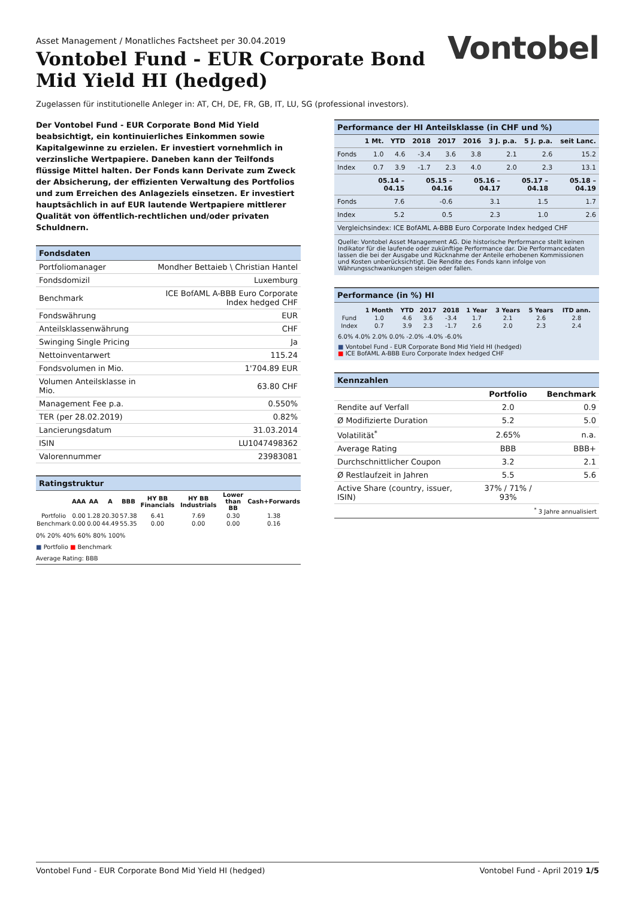Asset Management / Monatliches Factsheet per 30.04.2019
Vontobel Fund - EUR Corporate Bond Mid Yield HI (hedged)
Vontobel
Zugelassen für institutionelle Anleger in: AT, CH, DE, FR, GB, IT, LU, SG (professional investors).
Der Vontobel Fund - EUR Corporate Bond Mid Yield beabsichtigt, ein kontinuierliches Einkommen sowie Kapitalgewinne zu erzielen. Er investiert vornehmlich in verzinsliche Wertpapiere. Daneben kann der Teilfonds flüssige Mittel halten. Der Fonds kann Derivate zum Zweck der Absicherung, der effizienten Verwaltung des Portfolios und zum Erreichen des Anlageziels einsetzen. Er investiert hauptsächlich in auf EUR lautende Wertpapiere mittlerer Qualität von öffentlich-rechtlichen und/oder privaten Schuldnern.
Fondsdaten
| Portfoliomanager | Mondher Bettaieb \ Christian Hantel |
| Fondsdomizil | Luxemburg |
| Benchmark | ICE BofAML A-BBB Euro Corporate Index hedged CHF |
| Fondswährung | EUR |
| Anteilsklassenwährung | CHF |
| Swinging Single Pricing | Ja |
| Nettoinventarwert | 115.24 |
| Fondsvolumen in Mio. | 1'704.89 EUR |
| Volumen Anteilsklasse in Mio. | 63.80 CHF |
| Management Fee p.a. | 0.550% |
| TER (per 28.02.2019) | 0.82% |
| Lancierungsdatum | 31.03.2014 |
| ISIN | LU1047498362 |
| Valorennummer | 23983081 |
Ratingstruktur
| | AAA | AA | A | BBB | HY BB Financials | HY BB Industrials | Lower than BB | Cash+Forwards |
| --- | --- | --- | --- | --- | --- | --- | --- | --- |
| Portfolio | 0.00 | 1.28 | 20.30 | 57.38 | 6.41 | 7.69 | 0.30 | 1.38 |
| Benchmark | 0.00 | 0.00 | 44.49 | 55.35 | 0.00 | 0.00 | 0.00 | 0.16 |
0% 20% 40% 60% 80% 100%
■ Portfolio ■ Benchmark
Average Rating: BBB
Performance der HI Anteilsklasse (in CHF und %)
| | 1 Mt. | YTD | 2018 | 2017 | 2016 | 3 J. p.a. | 5 J. p.a. | seit Lanc. |
| --- | --- | --- | --- | --- | --- | --- | --- | --- |
| Fonds | 1.0 | 4.6 | -3.4 | 3.6 | 3.8 | 2.1 | 2.6 | 15.2 |
| Index | 0.7 | 3.9 | -1.7 | 2.3 | 4.0 | 2.0 | 2.3 | 13.1 |
| | 05.14 – 04.15 | 05.15 – 04.16 | 05.16 – 04.17 | 05.17 – 04.18 | 05.18 – 04.19 |
| --- | --- | --- | --- | --- | --- |
| Fonds | 7.6 | -0.6 | 3.1 | 1.5 | 1.7 |
| Index | 5.2 | 0.5 | 2.3 | 1.0 | 2.6 |
| Vergleichsindex: ICE BofAML A-BBB Euro Corporate Index hedged CHF | | | | | |
Quelle: Vontobel Asset Management AG. Die historische Performance stellt keinen Indikator für die laufende oder zukünftige Performance dar. Die Performancedaten lassen die bei der Ausgabe und Rücknahme der Anteile erhobenen Kommissionen und Kosten unberücksichtigt. Die Rendite des Fonds kann infolge von Währungsschwankungen steigen oder fallen.
Performance (in %) HI
| | 1 Month | YTD | 2017 | 2018 | 1 Year | 3 Years | 5 Years | ITD ann. |
| --- | --- | --- | --- | --- | --- | --- | --- | --- |
| Fund | 1.0 | 4.6 | 3.6 | -3.4 | 1.7 | 2.1 | 2.6 | 2.8 |
| Index | 0.7 | 3.9 | 2.3 | -1.7 | 2.6 | 2.0 | 2.3 | 2.4 |
6.0% 4.0% 2.0% 0.0% -2.0% -4.0% -6.0%
■ Vontobel Fund - EUR Corporate Bond Mid Yield HI (hedged)
■ ICE BofAML A-BBB Euro Corporate Index hedged CHF
Kennzahlen
| | Portfolio | Benchmark |
| Rendite auf Verfall | 2.0 | 0.9 |
| Ø Modifizierte Duration | 5.2 | 5.0 |
| Volatilität<sup>*</sup> | 2.65% | n.a. |
| Average Rating | BBB | BBB+ |
| Durchschnittlicher Coupon | 3.2 | 2.1 |
| Ø Restlaufzeit in Jahren | 5.5 | 5.6 |
| Active Share (country, issuer, ISIN) | 37% / 71% / 93% | |
<sup>*</sup> 3 Jahre annualisiert
Vontobel Fund - EUR Corporate Bond Mid Yield HI (hedged) Vontobel Fund - April 2019 1/5